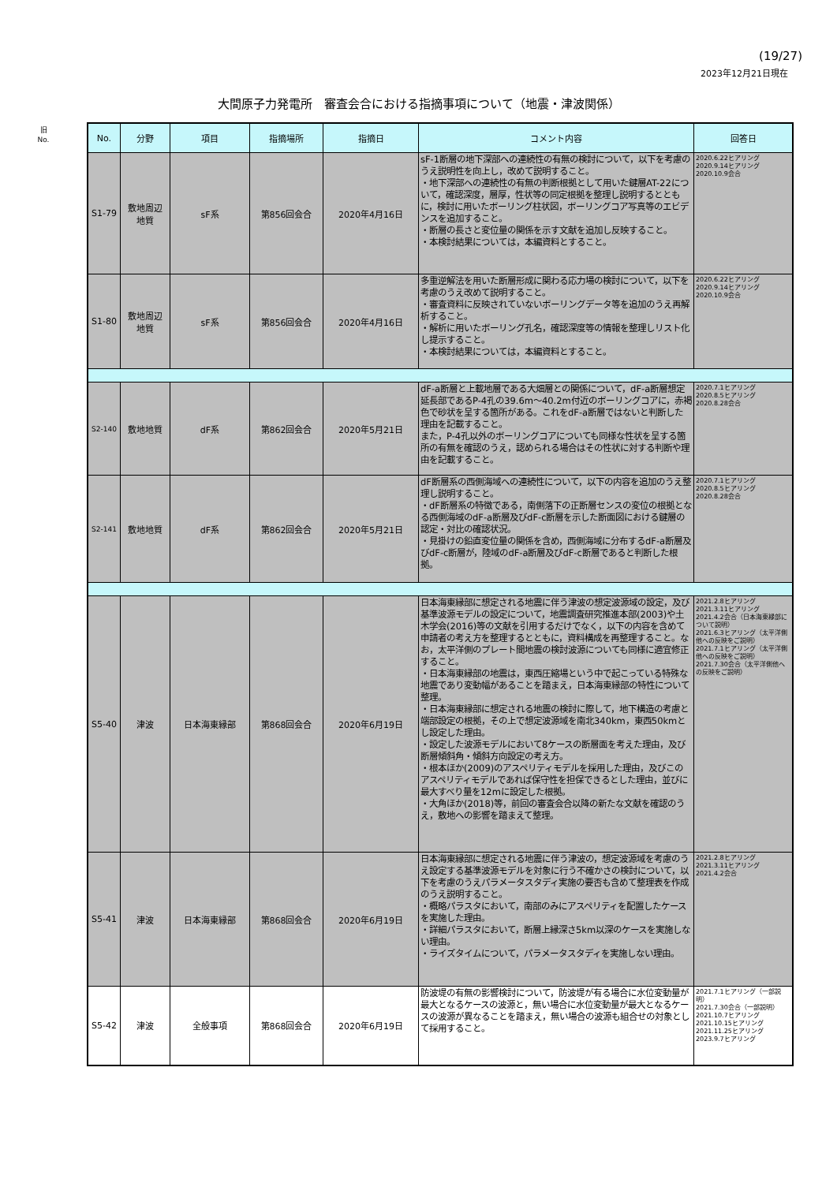(19/27)
2023年12月21日現在
大間原子力発電所　審査会合における指摘事項について（地震・津波関係）
旧
No.
| No. | 分野 | 項目 | 指摘場所 | 指摘日 | コメント内容 | 回答日 |
| --- | --- | --- | --- | --- | --- | --- |
| S1-79 | 敷地周辺 地質 | sF系 | 第856回会合 | 2020年4月16日 | sF-1断層の地下深部への連続性の有無の検討について，以下を考慮のうえ説明性を向上し，改めて説明すること。 ・地下深部への連続性の有無の判断根拠として用いた鍵層AT-22について，確認深度，層厚，性状等の同定根拠を整理し説明するとともに，検討に用いたボーリング柱状図，ボーリングコア写真等のエビデンスを追加すること。 ・断層の長さと変位量の関係を示す文献を追加し反映すること。 ・本検討結果については，本編資料とすること。 | 2020.6.22ヒアリング 2020.9.14ヒアリング 2020.10.9会合 |
| S1-80 | 敷地周辺 地質 | sF系 | 第856回会合 | 2020年4月16日 | 多重逆解法を用いた断層形成に関わる応力場の検討について，以下を考慮のうえ改めて説明すること。 ・審査資料に反映されていないボーリングデータ等を追加のうえ再解析すること。 ・解析に用いたボーリング孔名，確認深度等の情報を整理しリスト化し提示すること。 ・本検討結果については，本編資料とすること。 | 2020.6.22ヒアリング 2020.9.14ヒアリング 2020.10.9会合 |
| S2-140 | 敷地地質 | dF系 | 第862回会合 | 2020年5月21日 | dF-a断層と上載地層である大畑層との関係について，dF-a断層想定延長部であるP-4孔の39.6m～40.2m付近のボーリングコアに，赤褐色で砂状を呈する箇所がある。これをdF-a断層ではないと判断した理由を記載すること。 また，P-4孔以外のボーリングコアについても同様な性状を呈する箇所の有無を確認のうえ，認められる場合はその性状に対する判断や理由を記載すること。 | 2020.7.1ヒアリング 2020.8.5ヒアリング 2020.8.28会合 |
| S2-141 | 敷地地質 | dF系 | 第862回会合 | 2020年5月21日 | dF断層系の西側海域への連続性について，以下の内容を追加のうえ整理し説明すること。 ・dF断層系の特徴である，南側落下の正断層センスの変位の根拠となる西側海域のdF-a断層及びdF-c断層を示した断面図における鍵層の認定・対比の確認状況。 ・見掛けの鉛直変位量の関係を含め，西側海域に分布するdF-a断層及びdF-c断層が，陸域のdF-a断層及びdF-c断層であると判断した根拠。 | 2020.7.1ヒアリング 2020.8.5ヒアリング 2020.8.28会合 |
| S5-40 | 津波 | 日本海東縁部 | 第868回会合 | 2020年6月19日 | 日本海東縁部に想定される地震に伴う津波の想定波源域の設定，及び基準波源モデルの設定について，地震調査研究推進本部(2003)や土木学会(2016)等の文献を引用するだけでなく，以下の内容を含めて申請者の考え方を整理するとともに，資料構成を再整理すること。なお，太平洋側のプレート間地震の検討波源についても同様に適宜修正すること。 ・日本海東縁部の地震は，東西圧縮場という中で起こっている特殊な地震であり変動幅があることを踏まえ，日本海東縁部の特性について整理。 ・日本海東縁部に想定される地震の検討に際して，地下構造の考慮と端部設定の根拠，その上で想定波源域を南北340km，東西50kmとし設定した理由。 ・設定した波源モデルにおいて8ケースの断層面を考えた理由，及び断層傾斜角・傾斜方向設定の考え方。 ・根本ほか(2009)のアスペリティモデルを採用した理由，及びこのアスペリティモデルであれば保守性を担保できるとした理由，並びに最大すべり量を12mに設定した根拠。 ・大角ほか(2018)等，前回の審査会合以降の新たな文献を確認のうえ，敷地への影響を踏まえて整理。 | 2021.2.8ヒアリング 2021.3.11ヒアリング 2021.4.2会合（日本海東縁部について説明） 2021.6.3ヒアリング（太平洋側他への反映をご説明） 2021.7.1ヒアリング（太平洋側他への反映をご説明） 2021.7.30会合（太平洋側他への反映をご説明） |
| S5-41 | 津波 | 日本海東縁部 | 第868回会合 | 2020年6月19日 | 日本海東縁部に想定される地震に伴う津波の，想定波源域を考慮のうえ設定する基準波源モデルを対象に行う不確かさの検討について，以下を考慮のうえパラメータスタディ実施の要否も含めて整理表を作成のうえ説明すること。 ・概略パラスタにおいて，南部のみにアスペリティを配置したケースを実施した理由。 ・詳細パラスタにおいて，断層上縁深さ5km以深のケースを実施しない理由。 ・ライズタイムについて，パラメータスタディを実施しない理由。 | 2021.2.8ヒアリング 2021.3.11ヒアリング 2021.4.2会合 |
| S5-42 | 津波 | 全般事項 | 第868回会合 | 2020年6月19日 | 防波堤の有無の影響検討について，防波堤が有る場合に水位変動量が最大となるケースの波源と，無い場合に水位変動量が最大となるケースの波源が異なることを踏まえ，無い場合の波源も組合せの対象として採用すること。 | 2021.7.1ヒアリング（一部説明） 2021.7.30会合（一部説明） 2021.10.7ヒアリング 2021.10.15ヒアリング 2021.11.25ヒアリング 2023.9.7ヒアリング |